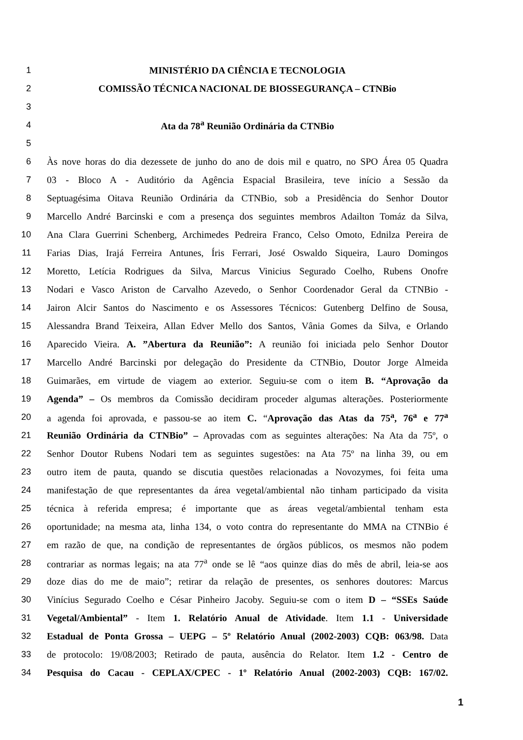1 MINISTÉRIO DA CIÊNCIA E TECNOLOGIA
2 COMISSÃO TÉCNICA NACIONAL DE BIOSSEGURANÇA – CTNBio
3
4 Ata da 78<sup>a</sup> Reunião Ordinária da CTNBio
5
6 Às nove horas do dia dezessete de junho do ano de dois mil e quatro, no SPO Área 05 Quadra
7 03 - Bloco A - Auditório da Agência Espacial Brasileira, teve início a Sessão da
8 Septuagésima Oitava Reunião Ordinária da CTNBio, sob a Presidência do Senhor Doutor
9 Marcello André Barcinski e com a presença dos seguintes membros Adailton Tomáz da Silva,
10 Ana Clara Guerrini Schenberg, Archimedes Pedreira Franco, Celso Omoto, Ednilza Pereira de
11 Farias Dias, Irajá Ferreira Antunes, Íris Ferrari, José Oswaldo Siqueira, Lauro Domingos
12 Moretto, Letícia Rodrigues da Silva, Marcus Vinicius Segurado Coelho, Rubens Onofre
13 Nodari e Vasco Ariston de Carvalho Azevedo, o Senhor Coordenador Geral da CTNBio -
14 Jairon Alcir Santos do Nascimento e os Assessores Técnicos: Gutenberg Delfino de Sousa,
15 Alessandra Brand Teixeira, Allan Edver Mello dos Santos, Vânia Gomes da Silva, e Orlando
16 Aparecido Vieira. A. ”Abertura da Reunião”: A reunião foi iniciada pelo Senhor Doutor
17 Marcello André Barcinski por delegação do Presidente da CTNBio, Doutor Jorge Almeida
18 Guimarães, em virtude de viagem ao exterior. Seguiu-se com o item B. “Aprovação da
19 Agenda” – Os membros da Comissão decidiram proceder algumas alterações. Posteriormente
20 a agenda foi aprovada, e passou-se ao item C. “Aprovação das Atas da 75<sup>a</sup>, 76<sup>a</sup> e 77<sup>a</sup>
21 Reunião Ordinária da CTNBio” – Aprovadas com as seguintes alterações: Na Ata da 75º, o
22 Senhor Doutor Rubens Nodari tem as seguintes sugestões: na Ata 75º na linha 39, ou em
23 outro item de pauta, quando se discutia questões relacionadas a Novozymes, foi feita uma
24 manifestação de que representantes da área vegetal/ambiental não tinham participado da visita
25 técnica à referida empresa; é importante que as áreas vegetal/ambiental tenham esta
26 oportunidade; na mesma ata, linha 134, o voto contra do representante do MMA na CTNBio é
27 em razão de que, na condição de representantes de órgãos públicos, os mesmos não podem
28 contrariar as normas legais; na ata 77<sup>a</sup> onde se lê “aos quinze dias do mês de abril, leia-se aos
29 doze dias do me de maio”; retirar da relação de presentes, os senhores doutores: Marcus
30 Vinícius Segurado Coelho e César Pinheiro Jacoby. Seguiu-se com o item D – “SSEs Saúde
31 Vegetal/Ambiental” - Item 1. Relatório Anual de Atividade. Item 1.1 - Universidade
32 Estadual de Ponta Grossa – UEPG – 5º Relatório Anual (2002-2003) CQB: 063/98. Data
33 de protocolo: 19/08/2003; Retirado de pauta, ausência do Relator. Item 1.2 - Centro de
34 Pesquisa do Cacau - CEPLAX/CPEC - 1º Relatório Anual (2002-2003) CQB: 167/02.
1